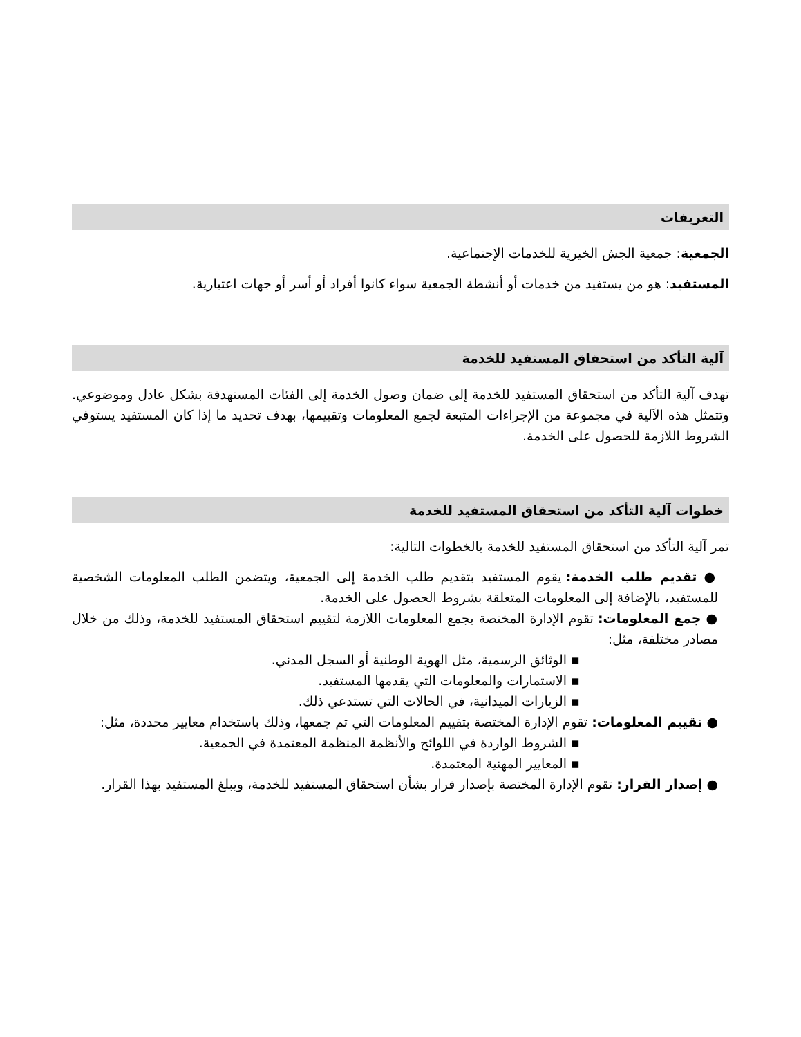التعريفات
الجمعية: جمعية الجش الخيرية للخدمات الإجتماعية.
المستفيد: هو من يستفيد من خدمات أو أنشطة الجمعية سواء كانوا أفراد أو أسر أو جهات اعتبارية.
آلية التأكد من استحقاق المستفيد للخدمة
تهدف آلية التأكد من استحقاق المستفيد للخدمة إلى ضمان وصول الخدمة إلى الفئات المستهدفة بشكل عادل وموضوعي. وتتمثل هذه الآلية في مجموعة من الإجراءات المتبعة لجمع المعلومات وتقييمها، بهدف تحديد ما إذا كان المستفيد يستوفي الشروط اللازمة للحصول على الخدمة.
خطوات آلية التأكد من استحقاق المستفيد للخدمة
تمر آلية التأكد من استحقاق المستفيد للخدمة بالخطوات التالية:
● تقديم طلب الخدمة: يقوم المستفيد بتقديم طلب الخدمة إلى الجمعية، ويتضمن الطلب المعلومات الشخصية للمستفيد، بالإضافة إلى المعلومات المتعلقة بشروط الحصول على الخدمة.
● جمع المعلومات: تقوم الإدارة المختصة بجمع المعلومات اللازمة لتقييم استحقاق المستفيد للخدمة، وذلك من خلال مصادر مختلفة، مثل:
▪ الوثائق الرسمية، مثل الهوية الوطنية أو السجل المدني.
▪ الاستمارات والمعلومات التي يقدمها المستفيد.
▪ الزيارات الميدانية، في الحالات التي تستدعي ذلك.
● تقييم المعلومات: تقوم الإدارة المختصة بتقييم المعلومات التي تم جمعها، وذلك باستخدام معايير محددة، مثل:
▪ الشروط الواردة في اللوائح والأنظمة المنظمة المعتمدة في الجمعية.
▪ المعايير المهنية المعتمدة.
● إصدار القرار: تقوم الإدارة المختصة بإصدار قرار بشأن استحقاق المستفيد للخدمة، ويبلغ المستفيد بهذا القرار.